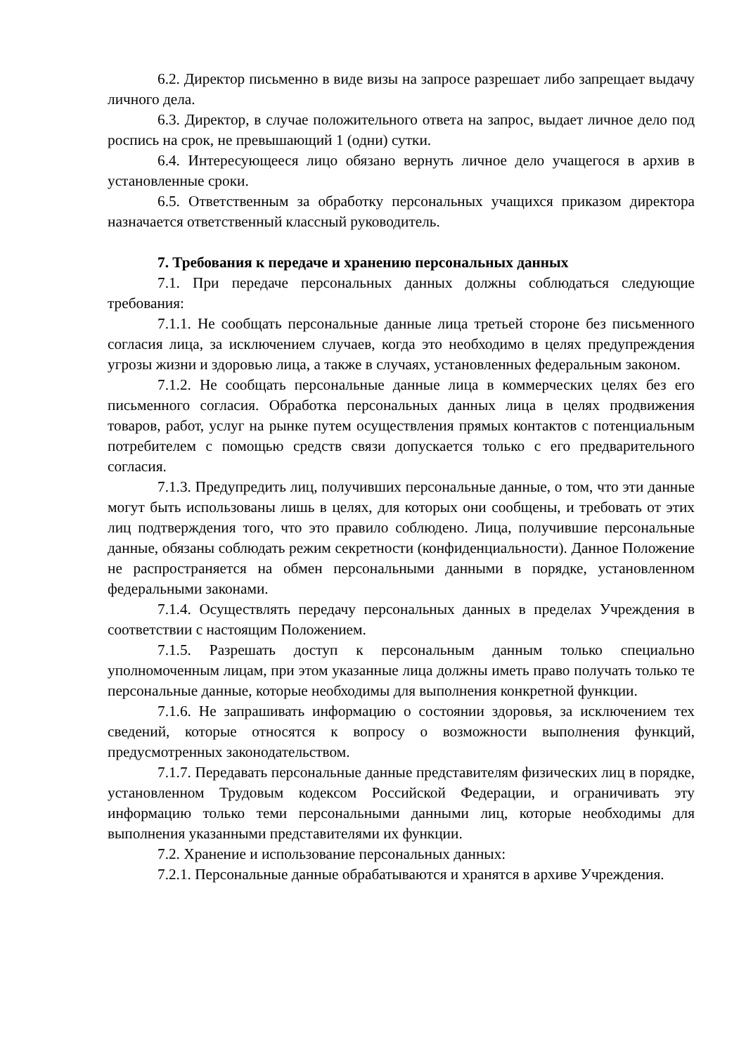6.2. Директор письменно в виде визы на запросе разрешает либо запрещает выдачу личного дела.
6.3. Директор, в случае положительного ответа на запрос, выдает личное дело под роспись на срок, не превышающий 1 (одни) сутки.
6.4. Интересующееся лицо обязано вернуть личное дело учащегося в архив в установленные сроки.
6.5. Ответственным за обработку персональных учащихся приказом директора назначается ответственный классный руководитель.
7. Требования к передаче и хранению персональных данных
7.1. При передаче персональных данных должны соблюдаться следующие требования:
7.1.1. Не сообщать персональные данные лица третьей стороне без письменного согласия лица, за исключением случаев, когда это необходимо в целях предупреждения угрозы жизни и здоровью лица, а также в случаях, установленных федеральным законом.
7.1.2. Не сообщать персональные данные лица в коммерческих целях без его письменного согласия. Обработка персональных данных лица в целях продвижения товаров, работ, услуг на рынке путем осуществления прямых контактов с потенциальным потребителем с помощью средств связи допускается только с его предварительного согласия.
7.1.3. Предупредить лиц, получивших персональные данные, о том, что эти данные могут быть использованы лишь в целях, для которых они сообщены, и требовать от этих лиц подтверждения того, что это правило соблюдено. Лица, получившие персональные данные, обязаны соблюдать режим секретности (конфиденциальности). Данное Положение не распространяется на обмен персональными данными в порядке, установленном федеральными законами.
7.1.4. Осуществлять передачу персональных данных в пределах Учреждения в соответствии с настоящим Положением.
7.1.5. Разрешать доступ к персональным данным только специально уполномоченным лицам, при этом указанные лица должны иметь право получать только те персональные данные, которые необходимы для выполнения конкретной функции.
7.1.6. Не запрашивать информацию о состоянии здоровья, за исключением тех сведений, которые относятся к вопросу о возможности выполнения функций, предусмотренных законодательством.
7.1.7. Передавать персональные данные представителям физических лиц в порядке, установленном Трудовым кодексом Российской Федерации, и ограничивать эту информацию только теми персональными данными лиц, которые необходимы для выполнения указанными представителями их функции.
7.2. Хранение и использование персональных данных:
7.2.1. Персональные данные обрабатываются и хранятся в архиве Учреждения.